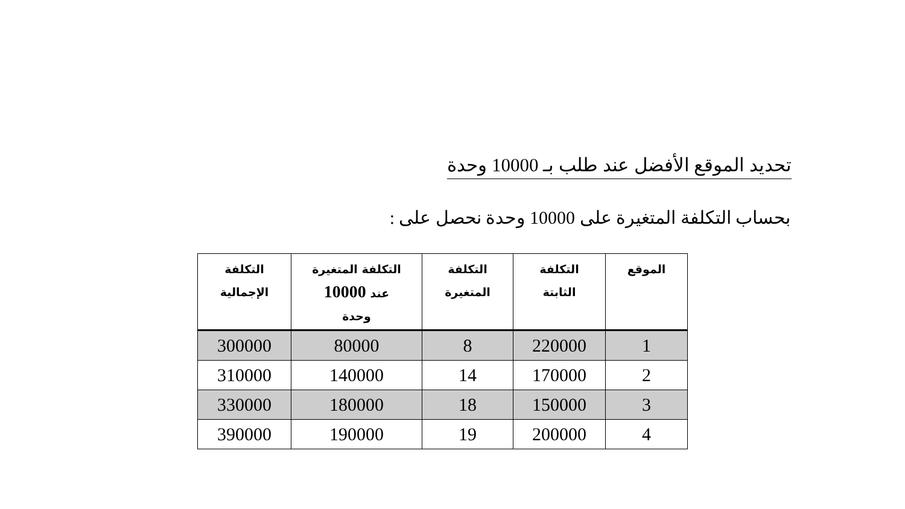تحديد الموقع الأفضل عند طلب بـ 10000 وحدة
بحساب التكلفة المتغيرة على 10000 وحدة نحصل على :
| الموقع | التكلفة الثابتة | التكلفة المتغيرة | التكلفة المتغيرة عند 10000 وحدة | التكلفة الإجمالية |
| --- | --- | --- | --- | --- |
| 1 | 220000 | 8 | 80000 | 300000 |
| 2 | 170000 | 14 | 140000 | 310000 |
| 3 | 150000 | 18 | 180000 | 330000 |
| 4 | 200000 | 19 | 190000 | 390000 |